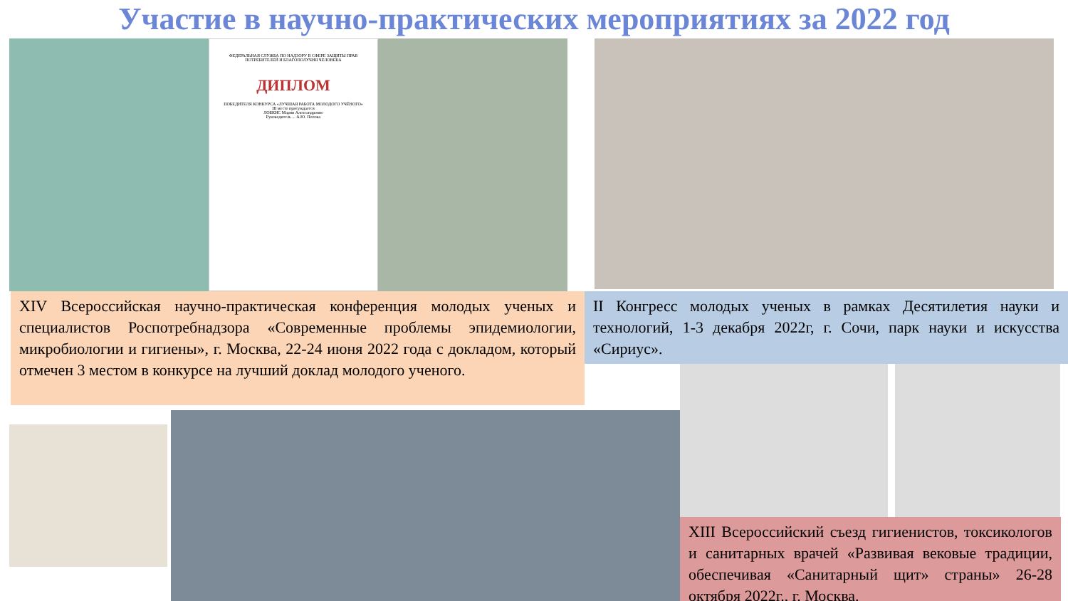Участие в научно-практических мероприятиях за 2022 год
ФЕДЕРАЛЬНАЯ СЛУЖБА ПО НАДЗОРУ В СФЕРЕ ЗАЩИТЫ ПРАВ ПОТРЕБИТЕЛЕЙ И БЛАГОПОЛУЧИЯ ЧЕЛОВЕКА
ДИПЛОМ
ПОБЕДИТЕЛЯ КОНКУРСА «ЛУЧШАЯ РАБОТА МОЛОДОГО УЧЁНОГО»
III место присуждается
ЛОБКИС Марии Александровне
Руководитель ... А.Ю. Попова
XIV Всероссийская научно-практическая конференция молодых ученых и специалистов Роспотребнадзора «Современные проблемы эпидемиологии, микробиологии и гигиены», г. Москва, 22-24 июня 2022 года с докладом, который отмечен 3 местом в конкурсе на лучший доклад молодого ученого.
II Конгресс молодых ученых в рамках Десятилетия науки и технологий, 1-3 декабря 2022г, г. Сочи, парк науки и искусства «Сириус».
XIII Всероссийский съезд гигиенистов, токсикологов и санитарных врачей «Развивая вековые традиции, обеспечивая «Санитарный щит» страны» 26-28 октября 2022г., г. Москва.